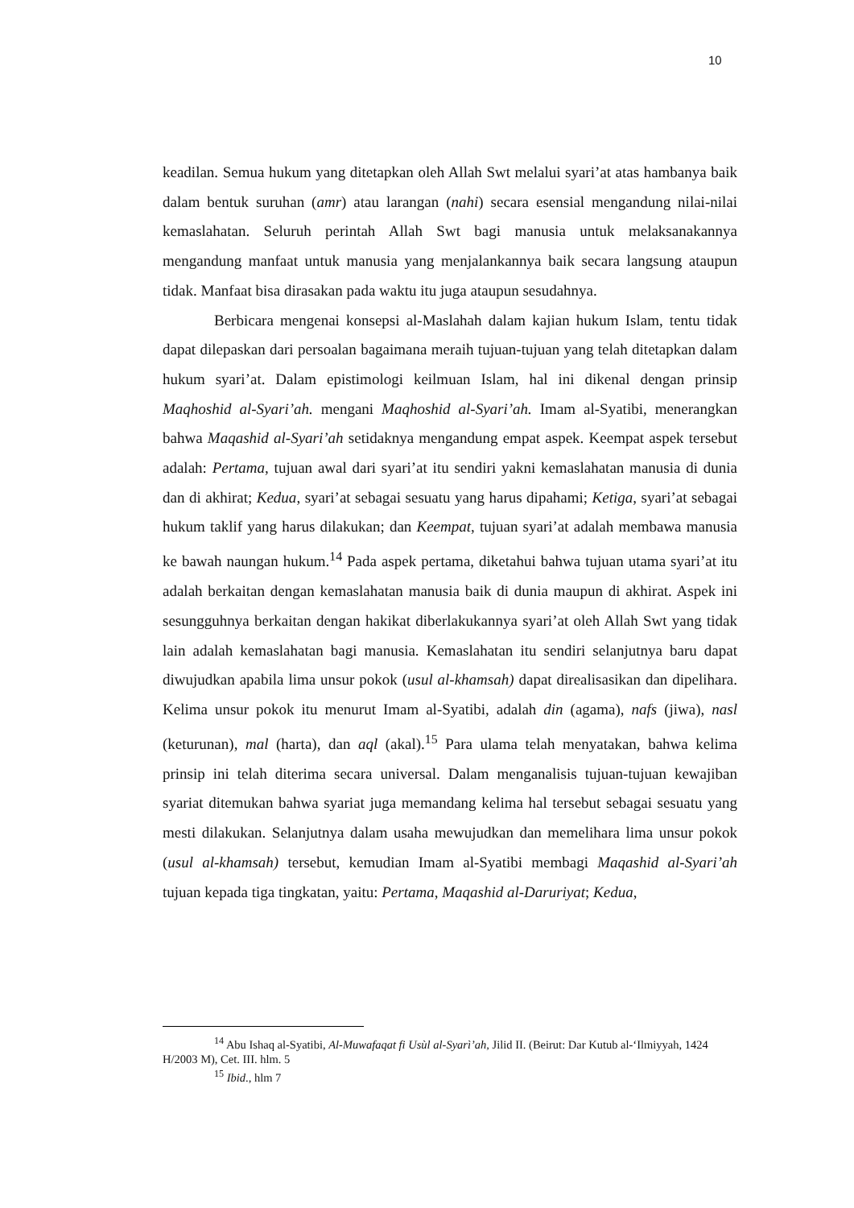10
keadilan. Semua hukum yang ditetapkan oleh Allah Swt melalui syari’at atas hambanya baik dalam bentuk suruhan (amr) atau larangan (nahi) secara esensial mengandung nilai-nilai kemaslahatan. Seluruh perintah Allah Swt bagi manusia untuk melaksanakannya mengandung manfaat untuk manusia yang menjalankannya baik secara langsung ataupun tidak. Manfaat bisa dirasakan pada waktu itu juga ataupun sesudahnya.
Berbicara mengenai konsepsi al-Maslahah dalam kajian hukum Islam, tentu tidak dapat dilepaskan dari persoalan bagaimana meraih tujuan-tujuan yang telah ditetapkan dalam hukum syari’at. Dalam epistimologi keilmuan Islam, hal ini dikenal dengan prinsip Maqhoshid al-Syari’ah. mengani Maqhoshid al-Syari’ah. Imam al-Syatibi, menerangkan bahwa Maqashid al-Syari’ah setidaknya mengandung empat aspek. Keempat aspek tersebut adalah: Pertama, tujuan awal dari syari’at itu sendiri yakni kemaslahatan manusia di dunia dan di akhirat; Kedua, syari’at sebagai sesuatu yang harus dipahami; Ketiga, syari’at sebagai hukum taklif yang harus dilakukan; dan Keempat, tujuan syari’at adalah membawa manusia ke bawah naungan hukum.<sup>14</sup> Pada aspek pertama, diketahui bahwa tujuan utama syari’at itu adalah berkaitan dengan kemaslahatan manusia baik di dunia maupun di akhirat. Aspek ini sesungguhnya berkaitan dengan hakikat diberlakukannya syari’at oleh Allah Swt yang tidak lain adalah kemaslahatan bagi manusia. Kemaslahatan itu sendiri selanjutnya baru dapat diwujudkan apabila lima unsur pokok (usul al-khamsah) dapat direalisasikan dan dipelihara. Kelima unsur pokok itu menurut Imam al-Syatibi, adalah din (agama), nafs (jiwa), nasl (keturunan), mal (harta), dan aql (akal).<sup>15</sup> Para ulama telah menyatakan, bahwa kelima prinsip ini telah diterima secara universal. Dalam menganalisis tujuan-tujuan kewajiban syariat ditemukan bahwa syariat juga memandang kelima hal tersebut sebagai sesuatu yang mesti dilakukan. Selanjutnya dalam usaha mewujudkan dan memelihara lima unsur pokok (usul al-khamsah) tersebut, kemudian Imam al-Syatibi membagi Maqashid al-Syari’ah tujuan kepada tiga tingkatan, yaitu: Pertama, Maqashid al-Daruriyat; Kedua,
<sup>14</sup> Abu Ishaq al-Syatibi, Al-Muwafaqat fi Usùl al-Syarì’ah, Jilid II. (Beirut: Dar Kutub al-‘Ilmiyyah, 1424 H/2003 M), Cet. III. hlm. 5
<sup>15</sup> Ibid., hlm 7